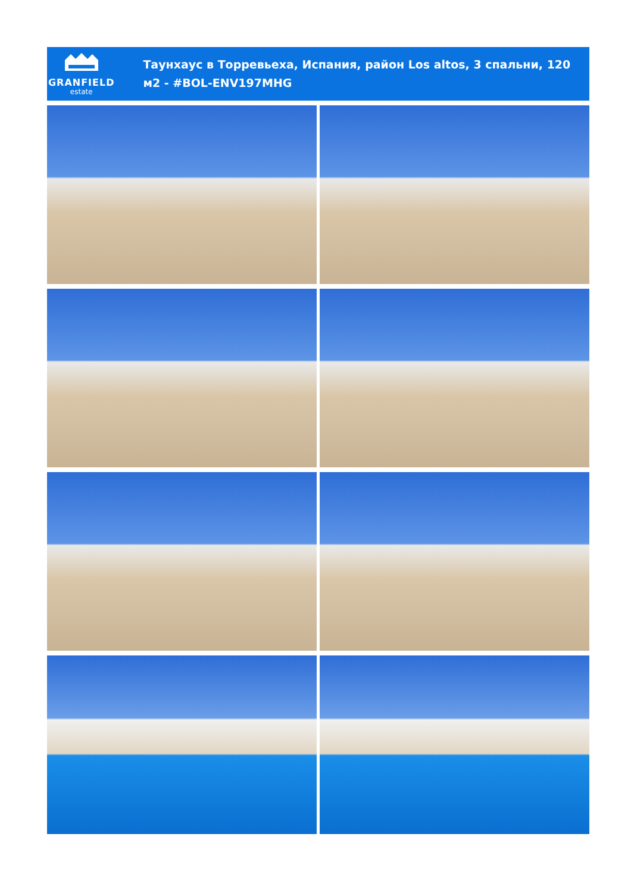GRANFIELD
estate
Таунхаус в Торревьеха, Испания, район Los altos, 3 спальни, 120 м2 - #BOL-ENV197MHG